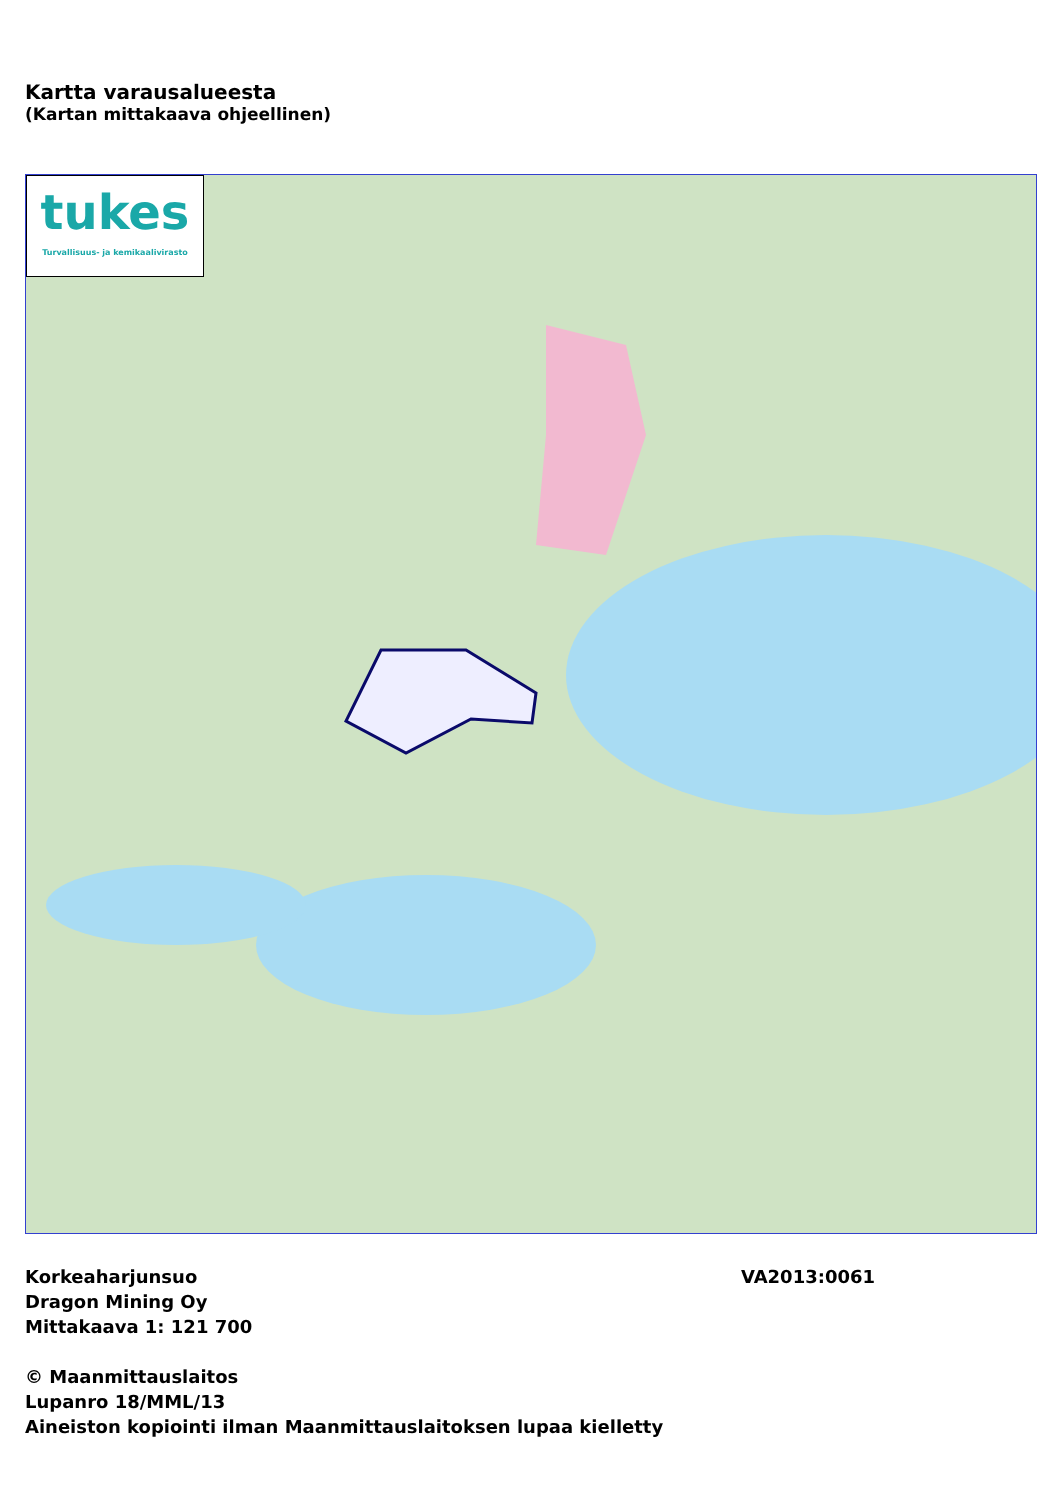Kartta varausalueesta
(Kartan mittakaava ohjeellinen)
tukes
Turvallisuus- ja kemikaalivirasto
Korkeaharjunsuo VA2013:0061
Dragon Mining Oy
Mittakaava 1: 121 700
© Maanmittauslaitos
Lupanro 18/MML/13
Aineiston kopiointi ilman Maanmittauslaitoksen lupaa kielletty